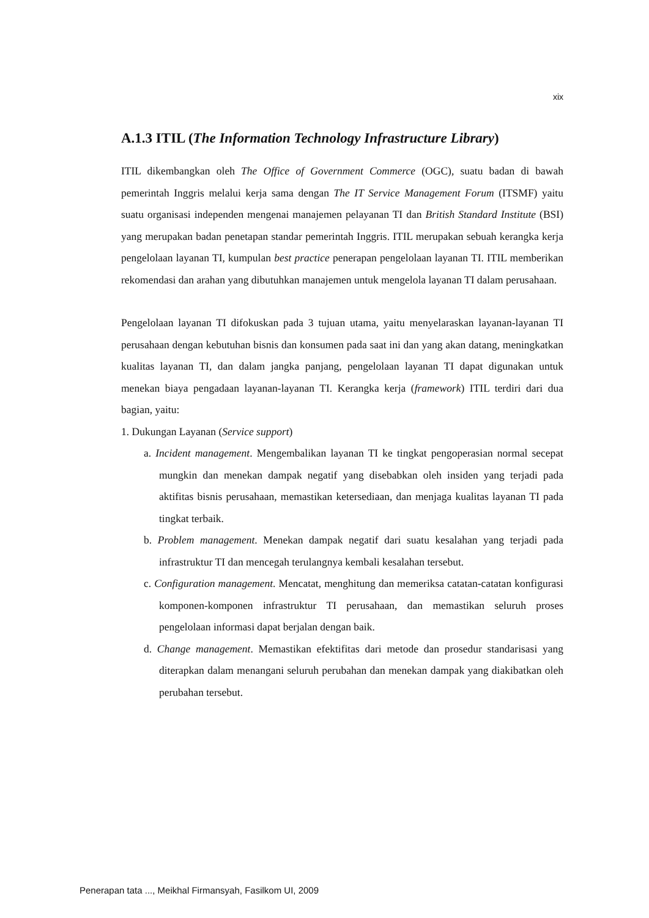xix
A.1.3 ITIL (The Information Technology Infrastructure Library)
ITIL dikembangkan oleh The Office of Government Commerce (OGC), suatu badan di bawah pemerintah Inggris melalui kerja sama dengan The IT Service Management Forum (ITSMF) yaitu suatu organisasi independen mengenai manajemen pelayanan TI dan British Standard Institute (BSI) yang merupakan badan penetapan standar pemerintah Inggris. ITIL merupakan sebuah kerangka kerja pengelolaan layanan TI, kumpulan best practice penerapan pengelolaan layanan TI. ITIL memberikan rekomendasi dan arahan yang dibutuhkan manajemen untuk mengelola layanan TI dalam perusahaan.
Pengelolaan layanan TI difokuskan pada 3 tujuan utama, yaitu menyelaraskan layanan-layanan TI perusahaan dengan kebutuhan bisnis dan konsumen pada saat ini dan yang akan datang, meningkatkan kualitas layanan TI, dan dalam jangka panjang, pengelolaan layanan TI dapat digunakan untuk menekan biaya pengadaan layanan-layanan TI. Kerangka kerja (framework) ITIL terdiri dari dua bagian, yaitu:
1. Dukungan Layanan (Service support)
a. Incident management. Mengembalikan layanan TI ke tingkat pengoperasian normal secepat mungkin dan menekan dampak negatif yang disebabkan oleh insiden yang terjadi pada aktifitas bisnis perusahaan, memastikan ketersediaan, dan menjaga kualitas layanan TI pada tingkat terbaik.
b. Problem management. Menekan dampak negatif dari suatu kesalahan yang terjadi pada infrastruktur TI dan mencegah terulangnya kembali kesalahan tersebut.
c. Configuration management. Mencatat, menghitung dan memeriksa catatan-catatan konfigurasi komponen-komponen infrastruktur TI perusahaan, dan memastikan seluruh proses pengelolaan informasi dapat berjalan dengan baik.
d. Change management. Memastikan efektifitas dari metode dan prosedur standarisasi yang diterapkan dalam menangani seluruh perubahan dan menekan dampak yang diakibatkan oleh perubahan tersebut.
Penerapan tata ..., Meikhal Firmansyah, Fasilkom UI, 2009